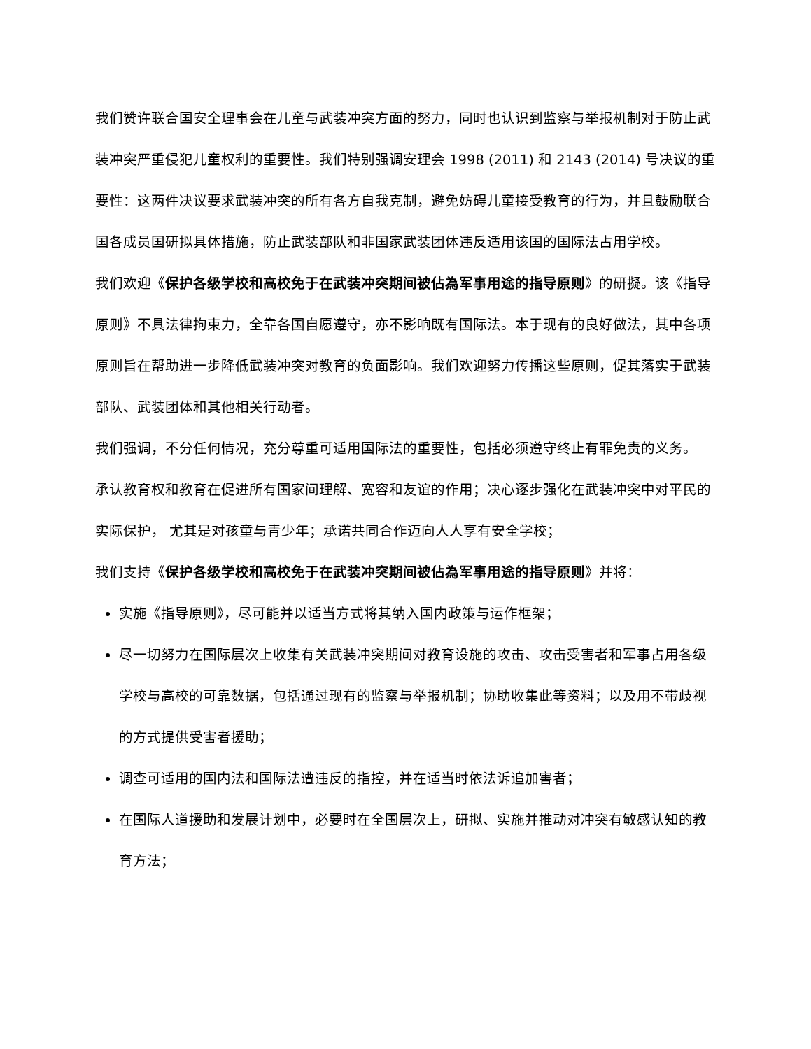我们赞许联合国安全理事会在儿童与武装冲突方面的努力，同时也认识到监察与举报机制对于防止武装冲突严重侵犯儿童权利的重要性。我们特别强调安理会 1998 (2011) 和 2143 (2014) 号决议的重要性：这两件决议要求武装冲突的所有各方自我克制，避免妨碍儿童接受教育的行为，并且鼓励联合国各成员国研拟具体措施，防止武装部队和非国家武装团体违反适用该国的国际法占用学校。
我们欢迎《保护各级学校和高校免于在武装冲突期间被佔為军事用途的指导原则》的研擬。该《指导原则》不具法律拘束力，全靠各国自愿遵守，亦不影响既有国际法。本于现有的良好做法，其中各项原则旨在帮助进一步降低武装冲突对教育的负面影响。我们欢迎努力传播这些原则，促其落实于武装部队、武装团体和其他相关行动者。
我们强调，不分任何情况，充分尊重可适用国际法的重要性，包括必须遵守终止有罪免责的义务。
承认教育权和教育在促进所有国家间理解、宽容和友谊的作用；决心逐步强化在武装冲突中对平民的实际保护， 尤其是对孩童与青少年；承诺共同合作迈向人人享有安全学校；
我们支持《保护各级学校和高校免于在武装冲突期间被佔為军事用途的指导原则》并将：
实施《指导原则》，尽可能并以适当方式将其纳入国内政策与运作框架；
尽一切努力在国际层次上收集有关武装冲突期间对教育设施的攻击、攻击受害者和军事占用各级学校与高校的可靠数据，包括通过现有的监察与举报机制；协助收集此等资料；以及用不带歧视的方式提供受害者援助；
调查可适用的国内法和国际法遭违反的指控，并在适当时依法诉追加害者；
在国际人道援助和发展计划中，必要时在全国层次上，研拟、实施并推动对冲突有敏感认知的教育方法；